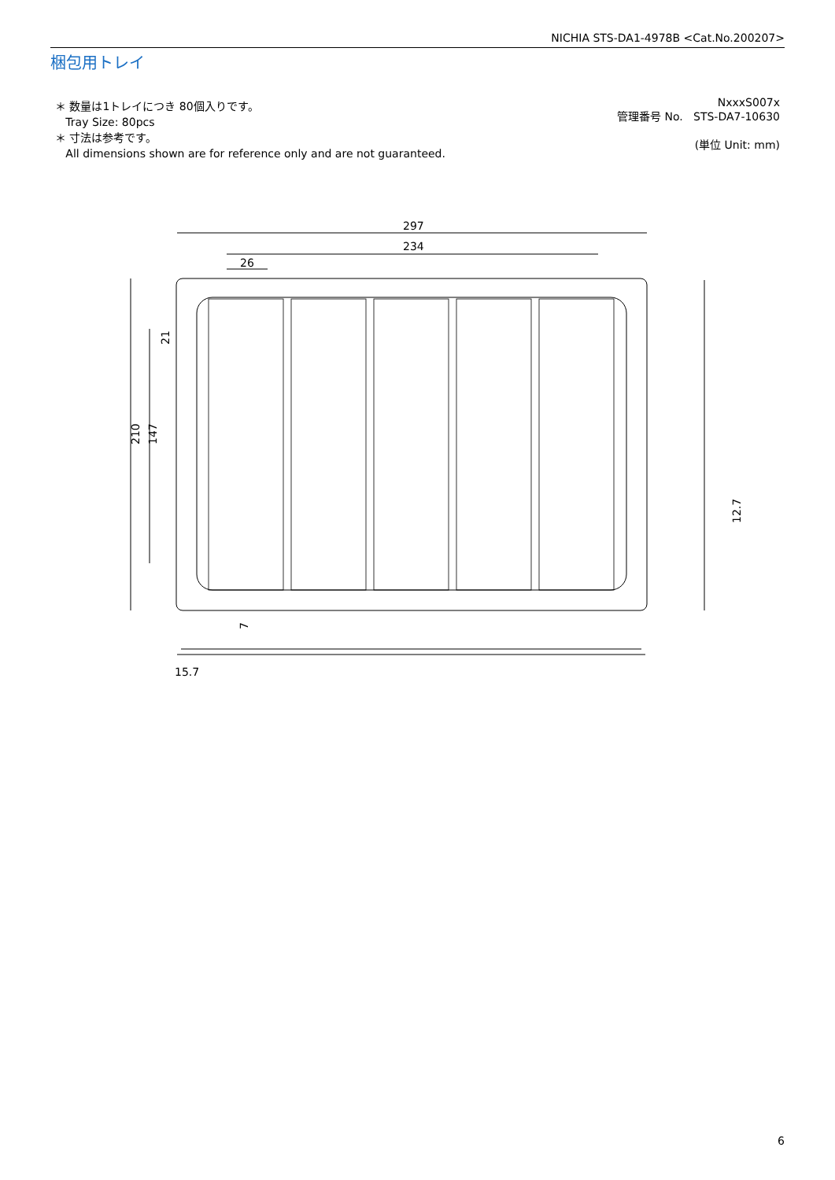NICHIA STS-DA1-4978B <Cat.No.200207>
梱包用トレイ
＊ 数量は1トレイにつき 80個入りです。
Tray Size: 80pcs
＊ 寸法は参考です。
All dimensions shown are for reference only and are not guaranteed.
NxxxS007x
管理番号 No. STS-DA7-10630
(単位 Unit: mm)
297
234
26
210
147
21
12.7
15.7
7
6